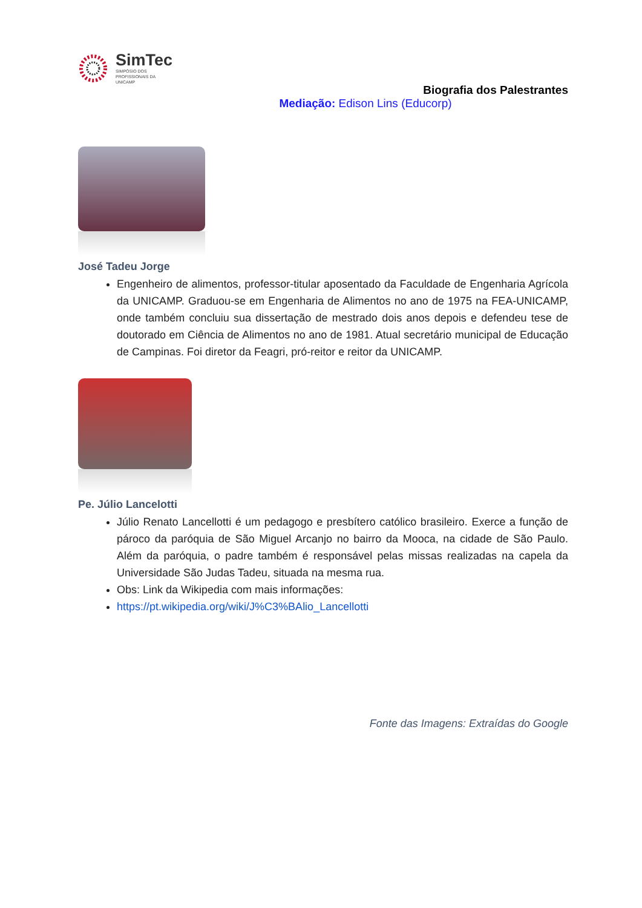SimTec
SIMPÓSIO DOS
PROFISSIONAIS DA
UNICAMP
Biografia dos Palestrantes
Mediação: Edison Lins (Educorp)
José Tadeu Jorge
Engenheiro de alimentos, professor-titular aposentado da Faculdade de Engenharia Agrícola da UNICAMP. Graduou-se em Engenharia de Alimentos no ano de 1975 na FEA-UNICAMP, onde também concluiu sua dissertação de mestrado dois anos depois e defendeu tese de doutorado em Ciência de Alimentos no ano de 1981. Atual secretário municipal de Educação de Campinas. Foi diretor da Feagri, pró-reitor e reitor da UNICAMP.
Pe. Júlio Lancelotti
Júlio Renato Lancellotti é um pedagogo e presbítero católico brasileiro. Exerce a função de pároco da paróquia de São Miguel Arcanjo no bairro da Mooca, na cidade de São Paulo. Além da paróquia, o padre também é responsável pelas missas realizadas na capela da Universidade São Judas Tadeu, situada na mesma rua.
Obs: Link da Wikipedia com mais informações:
https://pt.wikipedia.org/wiki/J%C3%BAlio_Lancellotti
Fonte das Imagens: Extraídas do Google